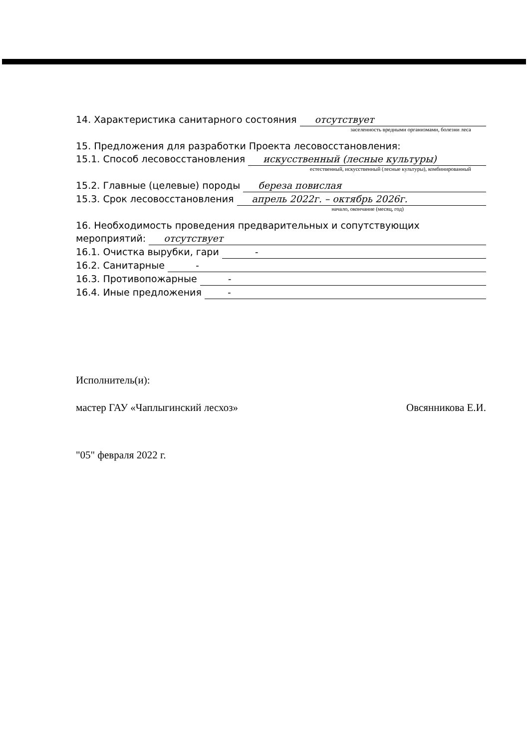14. Характеристика санитарного состояния отсутствует
заселенность вредными организмами, болезни леса
15. Предложения для разработки Проекта лесовосстановления:
15.1. Способ лесовосстановления искусственный (лесные культуры)
естественный, искусственный (лесные культуры), комбинированный
15.2. Главные (целевые) породы береза повислая
15.3. Срок лесовосстановления апрель 2022г. – октябрь 2026г.
начало, окончание (месяц, год)
16. Необходимость проведения предварительных и сопутствующих
мероприятий: отсутствует
16.1. Очистка вырубки, гари -
16.2. Санитарные -
16.3. Противопожарные -
16.4. Иные предложения -
Исполнитель(и):
мастер ГАУ «Чаплыгинский лесхоз» Овсянникова Е.И.
"05" февраля 2022 г.